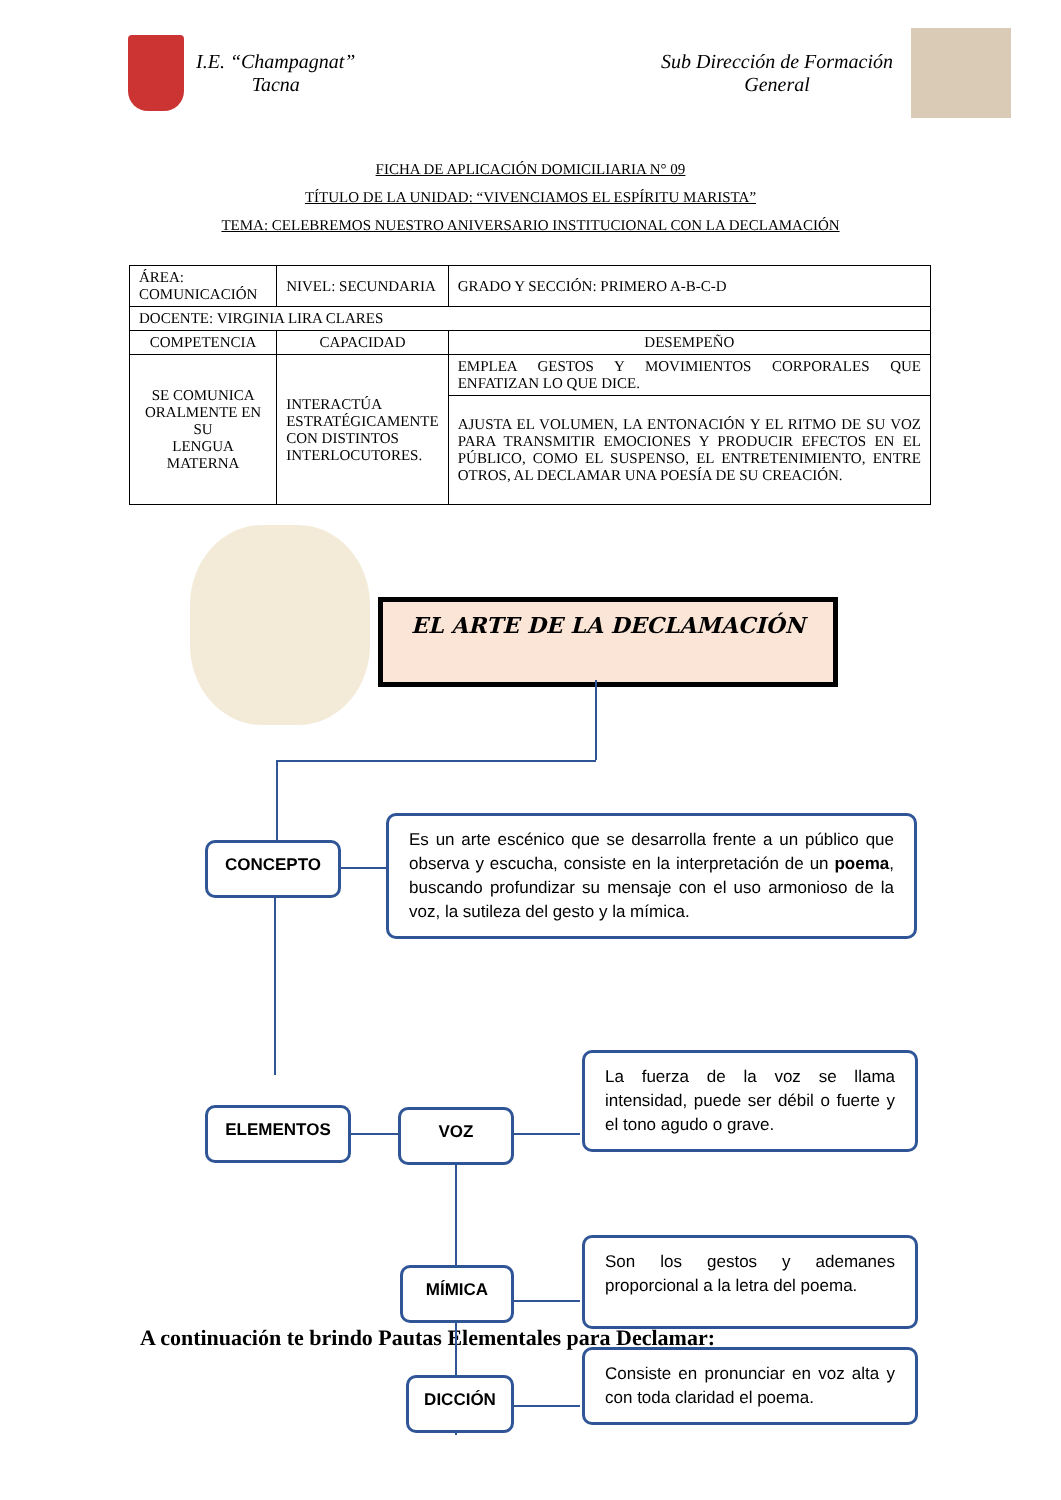I.E. “Champagnat”
Tacna
Sub Dirección de Formación
General
FICHA DE APLICACIÓN DOMICILIARIA N° 09
TÍTULO DE LA UNIDAD: “VIVENCIAMOS EL ESPÍRITU MARISTA”
TEMA: CELEBREMOS NUESTRO ANIVERSARIO INSTITUCIONAL CON LA DECLAMACIÓN
| ÁREA: COMUNICACIÓN | NIVEL: SECUNDARIA | GRADO Y SECCIÓN: PRIMERO A-B-C-D |
| DOCENTE: VIRGINIA LIRA CLARES | | |
| COMPETENCIA | CAPACIDAD | DESEMPEÑO |
| SE COMUNICA ORALMENTE EN SU LENGUA MATERNA | INTERACTÚA ESTRATÉGICAMENTE CON DISTINTOS INTERLOCUTORES. | EMPLEA GESTOS Y MOVIMIENTOS CORPORALES QUE ENFATIZAN LO QUE DICE. |
| | | AJUSTA EL VOLUMEN, LA ENTONACIÓN Y EL RITMO DE SU VOZ PARA TRANSMITIR EMOCIONES Y PRODUCIR EFECTOS EN EL PÚBLICO, COMO EL SUSPENSO, EL ENTRETENIMIENTO, ENTRE OTROS, AL DECLAMAR UNA POESÍA DE SU CREACIÓN. |
EL ARTE DE LA DECLAMACIÓN
CONCEPTO
Es un arte escénico que se desarrolla frente a un público que observa y escucha, consiste en la interpretación de un poema, buscando profundizar su mensaje con el uso armonioso de la voz, la sutileza del gesto y la mímica.
ELEMENTOS VOZ
La fuerza de la voz se llama intensidad, puede ser débil o fuerte y el tono agudo o grave.
MÍMICA
Son los gestos y ademanes proporcional a la letra del poema.
DICCIÓN
Consiste en pronunciar en voz alta y con toda claridad el poema.
A continuación te brindo Pautas Elementales para Declamar: